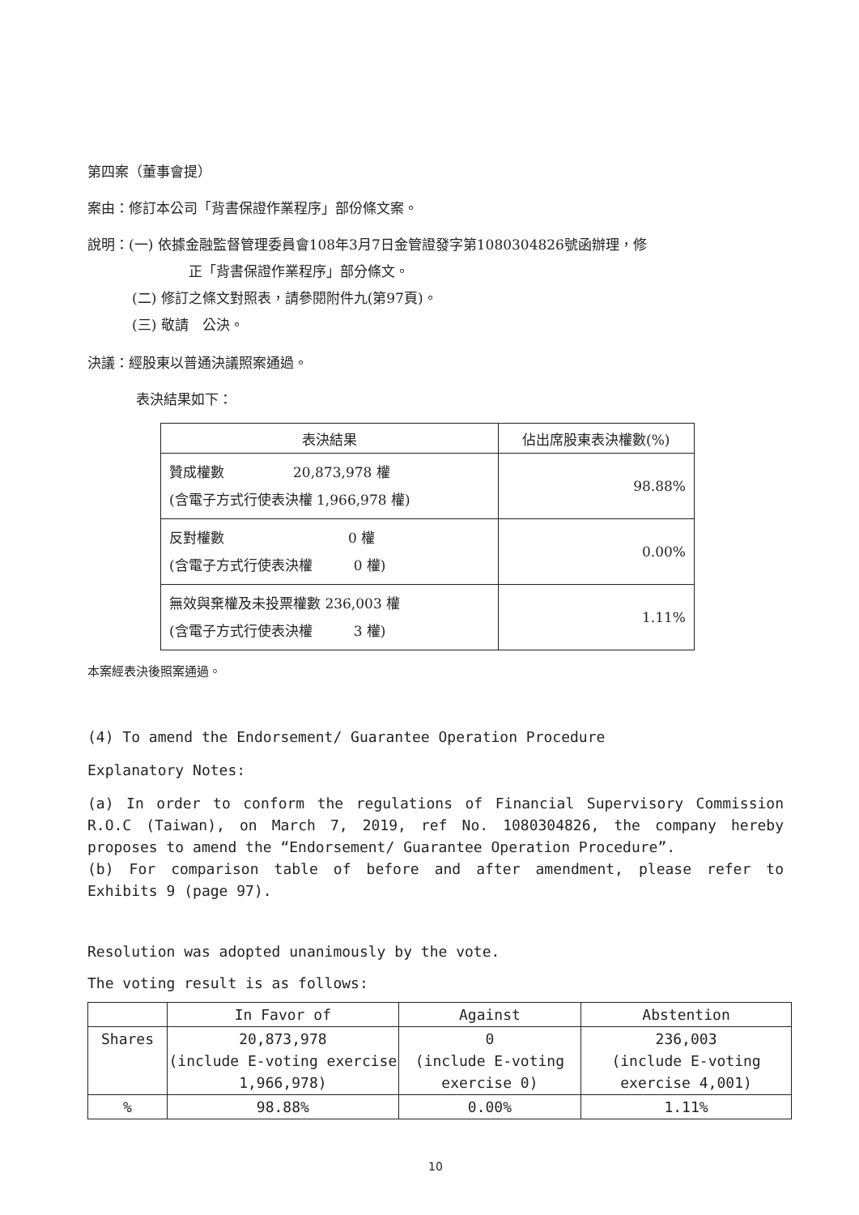第四案（董事會提）
案由：修訂本公司「背書保證作業程序」部份條文案。
說明：(一) 依據金融監督管理委員會108年3月7日金管證發字第1080304826號函辦理，修
正「背書保證作業程序」部分條文。
(二) 修訂之條文對照表，請參閱附件九(第97頁)。
(三) 敬請　公決。
決議：經股東以普通決議照案通過。
表決結果如下：
| 表決結果 | 佔出席股東表決權數(%) |
| --- | --- |
| 贊成權數 20,873,978 權 (含電子方式行使表決權 1,966,978 權) | 98.88% |
| 反對權數 0 權 (含電子方式行使表決權 0 權) | 0.00% |
| 無效與棄權及未投票權數 236,003 權 (含電子方式行使表決權 3 權) | 1.11% |
本案經表決後照案通過。
(4) To amend the Endorsement/ Guarantee Operation Procedure
Explanatory Notes:
(a) In order to conform the regulations of Financial Supervisory Commission R.O.C (Taiwan), on March 7, 2019, ref No. 1080304826, the company hereby proposes to amend the “Endorsement/ Guarantee Operation Procedure”.
(b) For comparison table of before and after amendment, please refer to Exhibits 9 (page 97).
Resolution was adopted unanimously by the vote.
The voting result is as follows:
| | In Favor of | Against | Abstention |
| Shares | 20,873,978 (include E-voting exercise 1,966,978) | 0 (include E-voting exercise 0) | 236,003 (include E-voting exercise 4,001) |
| % | 98.88% | 0.00% | 1.11% |
10